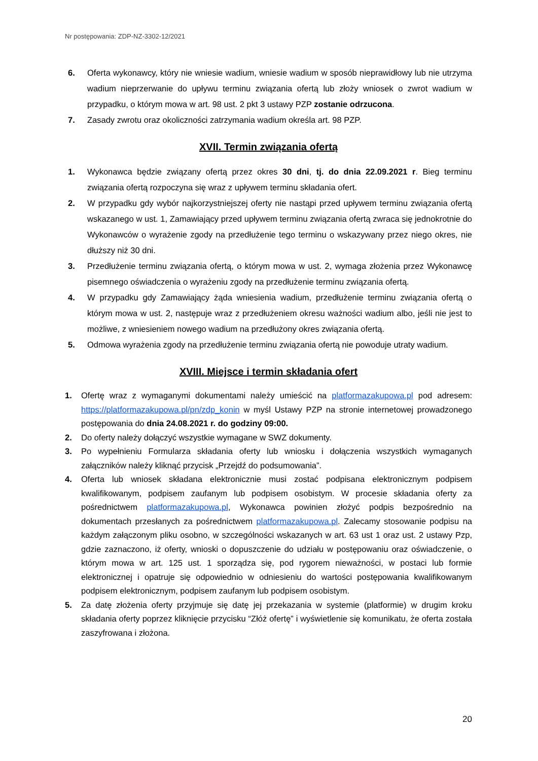Nr postępowania: ZDP-NZ-3302-12/2021
6. Oferta wykonawcy, który nie wniesie wadium, wniesie wadium w sposób nieprawidłowy lub nie utrzyma wadium nieprzerwanie do upływu terminu związania ofertą lub złoży wniosek o zwrot wadium w przypadku, o którym mowa w art. 98 ust. 2 pkt 3 ustawy PZP zostanie odrzucona.
7. Zasady zwrotu oraz okoliczności zatrzymania wadium określa art. 98 PZP.
XVII. Termin związania ofertą
1. Wykonawca będzie związany ofertą przez okres 30 dni, tj. do dnia 22.09.2021 r. Bieg terminu związania ofertą rozpoczyna się wraz z upływem terminu składania ofert.
2. W przypadku gdy wybór najkorzystniejszej oferty nie nastąpi przed upływem terminu związania ofertą wskazanego w ust. 1, Zamawiający przed upływem terminu związania ofertą zwraca się jednokrotnie do Wykonawców o wyrażenie zgody na przedłużenie tego terminu o wskazywany przez niego okres, nie dłuższy niż 30 dni.
3. Przedłużenie terminu związania ofertą, o którym mowa w ust. 2, wymaga złożenia przez Wykonawcę pisemnego oświadczenia o wyrażeniu zgody na przedłużenie terminu związania ofertą.
4. W przypadku gdy Zamawiający żąda wniesienia wadium, przedłużenie terminu związania ofertą o którym mowa w ust. 2, następuje wraz z przedłużeniem okresu ważności wadium albo, jeśli nie jest to możliwe, z wniesieniem nowego wadium na przedłużony okres związania ofertą.
5. Odmowa wyrażenia zgody na przedłużenie terminu związania ofertą nie powoduje utraty wadium.
XVIII. Miejsce i termin składania ofert
1. Ofertę wraz z wymaganymi dokumentami należy umieścić na platformazakupowa.pl pod adresem: https://platformazakupowa.pl/pn/zdp_konin w myśl Ustawy PZP na stronie internetowej prowadzonego postępowania do dnia 24.08.2021 r. do godziny 09:00.
2. Do oferty należy dołączyć wszystkie wymagane w SWZ dokumenty.
3. Po wypełnieniu Formularza składania oferty lub wniosku i dołączenia wszystkich wymaganych załączników należy kliknąć przycisk „Przejdź do podsumowania”.
4. Oferta lub wniosek składana elektronicznie musi zostać podpisana elektronicznym podpisem kwalifikowanym, podpisem zaufanym lub podpisem osobistym. W procesie składania oferty za pośrednictwem platformazakupowa.pl, Wykonawca powinien złożyć podpis bezpośrednio na dokumentach przesłanych za pośrednictwem platformazakupowa.pl. Zalecamy stosowanie podpisu na każdym załączonym pliku osobno, w szczególności wskazanych w art. 63 ust 1 oraz ust. 2 ustawy Pzp, gdzie zaznaczono, iż oferty, wnioski o dopuszczenie do udziału w postępowaniu oraz oświadczenie, o którym mowa w art. 125 ust. 1 sporządza się, pod rygorem nieważności, w postaci lub formie elektronicznej i opatruje się odpowiednio w odniesieniu do wartości postępowania kwalifikowanym podpisem elektronicznym, podpisem zaufanym lub podpisem osobistym.
5. Za datę złożenia oferty przyjmuje się datę jej przekazania w systemie (platformie) w drugim kroku składania oferty poprzez kliknięcie przycisku “Złóż ofertę” i wyświetlenie się komunikatu, że oferta została zaszyfrowana i złożona.
20